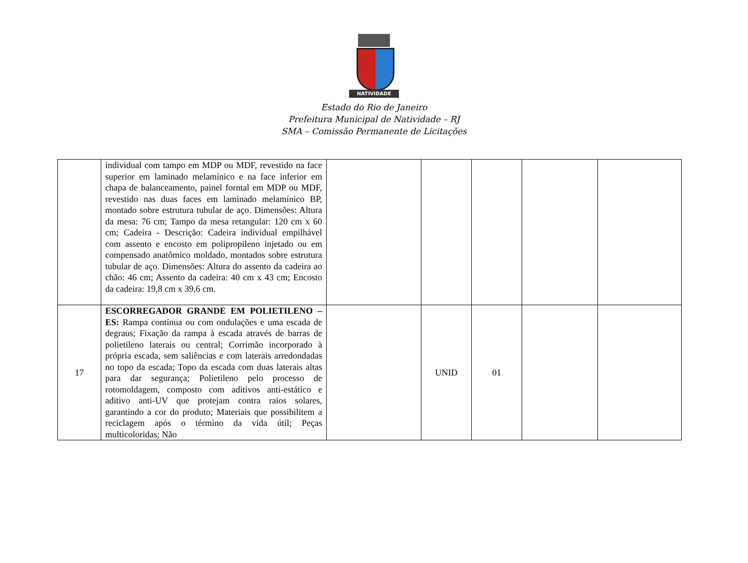NATIVIDADE
Estado do Rio de Janeiro
Prefeitura Municipal de Natividade – RJ
SMA – Comissão Permanente de Licitações
| | individual com tampo em MDP ou MDF, revestido na face superior em laminado melamínico e na face inferior em chapa de balanceamento, painel forntal em MDP ou MDF, revestido nas duas faces em laminado melamínico BP, montado sobre estrutura tubular de aço. Dimensões: Altura da mesa: 76 cm; Tampo da mesa retangular: 120 cm x 60 cm; Cadeira - Descrição: Cadeira individual empilhável com assento e encosto em polipropileno injetado ou em compensado anatômico moldado, montados sobre estrutura tubular de aço. Dimensões: Altura do assento da cadeira ao chão: 46 cm; Assento da cadeira: 40 cm x 43 cm; Encosto da cadeira: 19,8 cm x 39,6 cm. | | | | | |
| 17 | ESCORREGADOR GRANDE EM POLIETILENO – ES: Rampa contínua ou com ondulações e uma escada de degraus; Fixação da rampa à escada através de barras de polietileno laterais ou central; Corrimão incorporado à própria escada, sem saliências e com laterais arredondadas no topo da escada; Topo da escada com duas laterais altas para dar segurança; Polietileno pelo processo de rotomoldagem, composto com aditivos anti-estático e aditivo anti-UV que protejam contra raios solares, garantindo a cor do produto; Materiais que possibilitem a reciclagem após o término da vida útil; Peças multicoloridas; Não | | UNID | 01 | | |